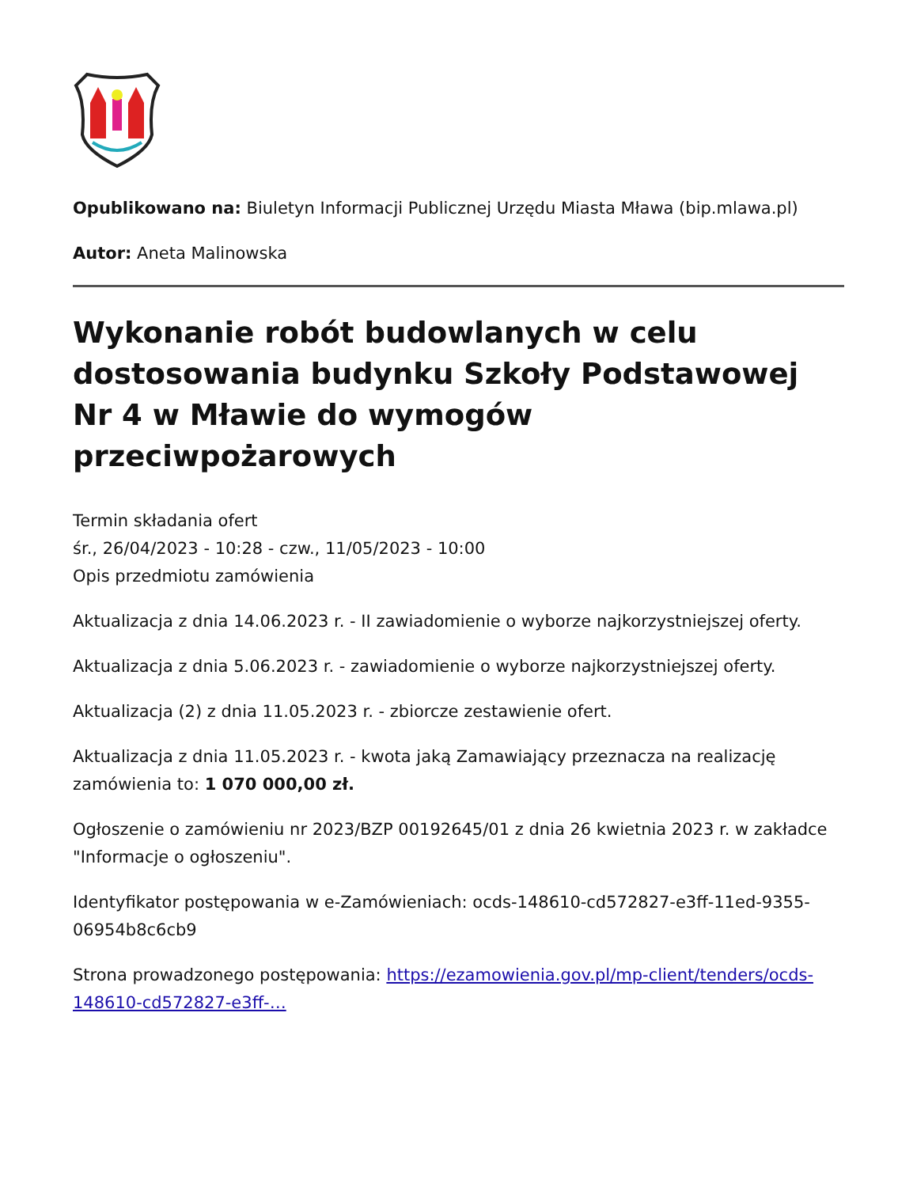Opublikowano na: Biuletyn Informacji Publicznej Urzędu Miasta Mława (bip.mlawa.pl)
Autor: Aneta Malinowska
Wykonanie robót budowlanych w celu dostosowania budynku Szkoły Podstawowej Nr 4 w Mławie do wymogów przeciwpożarowych
Termin składania ofert
śr., 26/04/2023 - 10:28 - czw., 11/05/2023 - 10:00
Opis przedmiotu zamówienia
Aktualizacja z dnia 14.06.2023 r. - II zawiadomienie o wyborze najkorzystniejszej oferty.
Aktualizacja z dnia 5.06.2023 r. - zawiadomienie o wyborze najkorzystniejszej oferty.
Aktualizacja (2) z dnia 11.05.2023 r. - zbiorcze zestawienie ofert.
Aktualizacja z dnia 11.05.2023 r. - kwota jaką Zamawiający przeznacza na realizację zamówienia to: 1 070 000,00 zł.
Ogłoszenie o zamówieniu nr 2023/BZP 00192645/01 z dnia 26 kwietnia 2023 r. w zakładce "Informacje o ogłoszeniu".
Identyfikator postępowania w e-Zamówieniach: ocds-148610-cd572827-e3ff-11ed-9355-06954b8c6cb9
Strona prowadzonego postępowania: https://ezamowienia.gov.pl/mp-client/tenders/ocds-148610-cd572827-e3ff-…